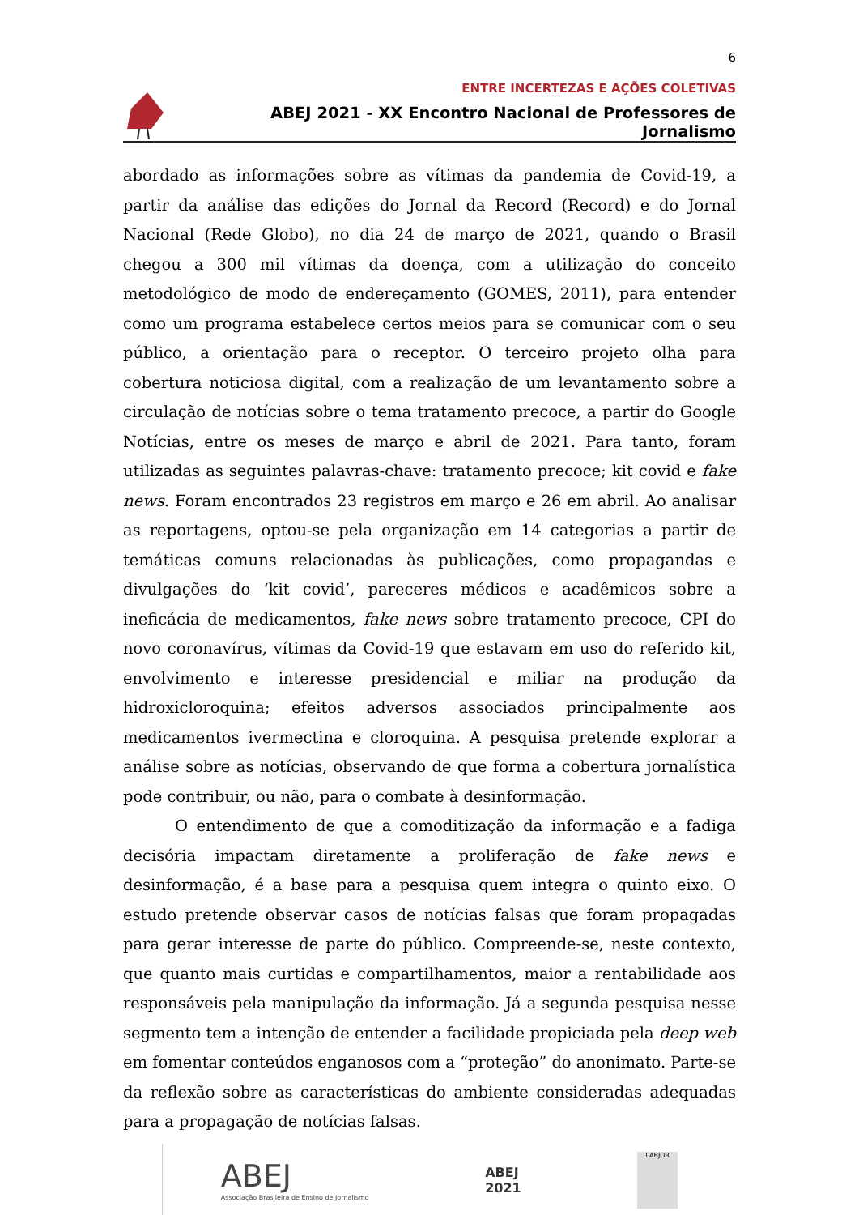6
ENTRE INCERTEZAS E AÇÕES COLETIVAS
ABEJ 2021 - XX Encontro Nacional de Professores de Jornalismo
abordado as informações sobre as vítimas da pandemia de Covid-19, a partir da análise das edições do Jornal da Record (Record) e do Jornal Nacional (Rede Globo), no dia 24 de março de 2021, quando o Brasil chegou a 300 mil vítimas da doença, com a utilização do conceito metodológico de modo de endereçamento (GOMES, 2011), para entender como um programa estabelece certos meios para se comunicar com o seu público, a orientação para o receptor. O terceiro projeto olha para cobertura noticiosa digital, com a realização de um levantamento sobre a circulação de notícias sobre o tema tratamento precoce, a partir do Google Notícias, entre os meses de março e abril de 2021. Para tanto, foram utilizadas as seguintes palavras-chave: tratamento precoce; kit covid e fake news. Foram encontrados 23 registros em março e 26 em abril. Ao analisar as reportagens, optou-se pela organização em 14 categorias a partir de temáticas comuns relacionadas às publicações, como propagandas e divulgações do ‘kit covid’, pareceres médicos e acadêmicos sobre a ineficácia de medicamentos, fake news sobre tratamento precoce, CPI do novo coronavírus, vítimas da Covid-19 que estavam em uso do referido kit, envolvimento e interesse presidencial e miliar na produção da hidroxicloroquina; efeitos adversos associados principalmente aos medicamentos ivermectina e cloroquina. A pesquisa pretende explorar a análise sobre as notícias, observando de que forma a cobertura jornalística pode contribuir, ou não, para o combate à desinformação.
O entendimento de que a comoditização da informação e a fadiga decisória impactam diretamente a proliferação de fake news e desinformação, é a base para a pesquisa quem integra o quinto eixo. O estudo pretende observar casos de notícias falsas que foram propagadas para gerar interesse de parte do público. Compreende-se, neste contexto, que quanto mais curtidas e compartilhamentos, maior a rentabilidade aos responsáveis pela manipulação da informação. Já a segunda pesquisa nesse segmento tem a intenção de entender a facilidade propiciada pela deep web em fomentar conteúdos enganosos com a “proteção” do anonimato. Parte-se da reflexão sobre as características do ambiente consideradas adequadas para a propagação de notícias falsas.
ABEJ
Associação Brasileira de Ensino de Jornalismo
ABEJ
2021
LABJOR